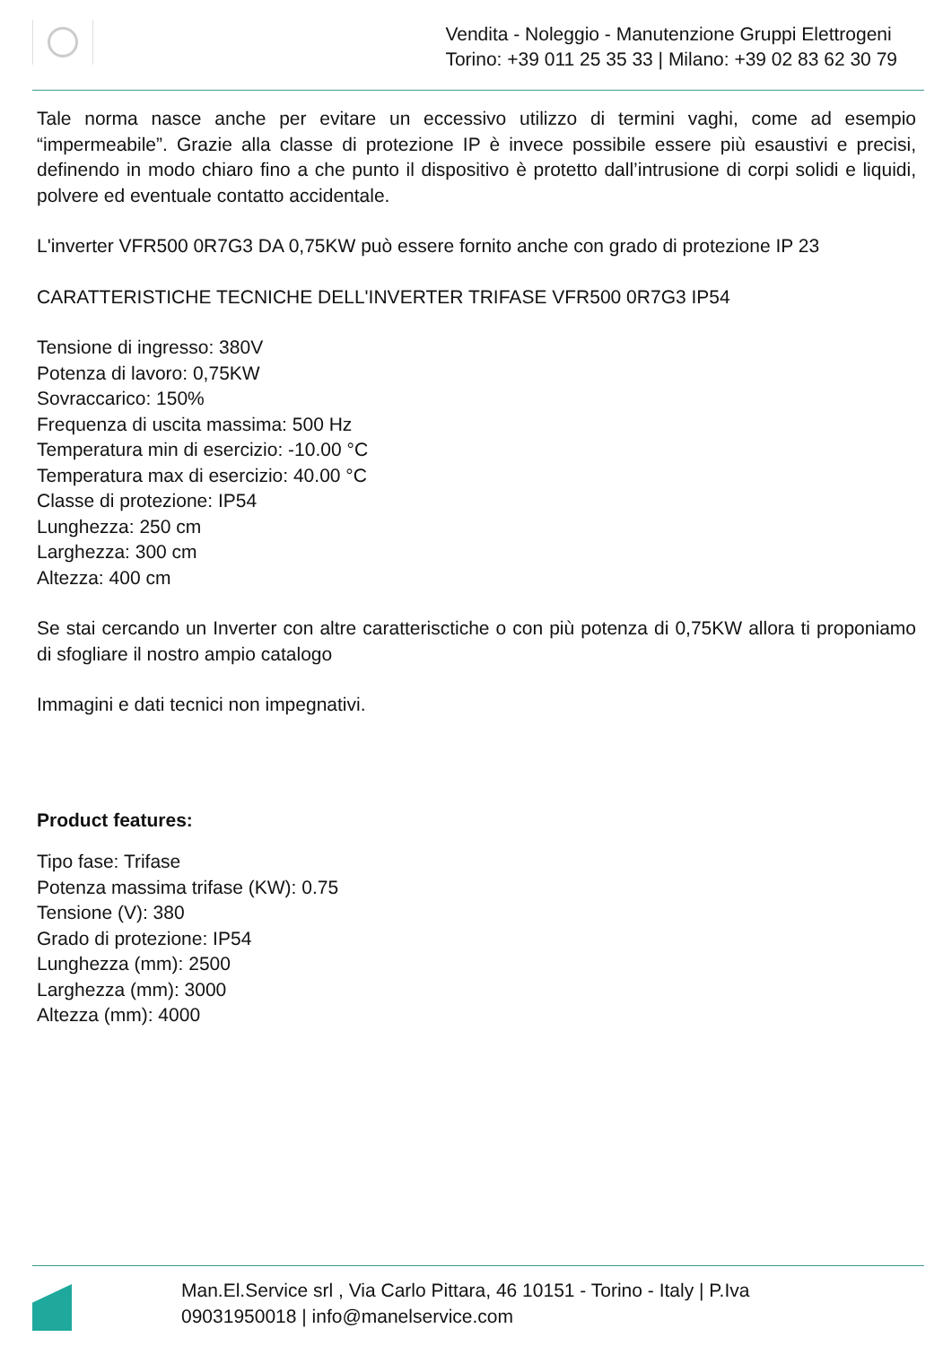Vendita - Noleggio - Manutenzione Gruppi Elettrogeni
Torino: +39 011 25 35 33 | Milano: +39 02 83 62 30 79
Tale norma nasce anche per evitare un eccessivo utilizzo di termini vaghi, come ad esempio “impermeabile”. Grazie alla classe di protezione IP è invece possibile essere più esaustivi e precisi, definendo in modo chiaro fino a che punto il dispositivo è protetto dall’intrusione di corpi solidi e liquidi, polvere ed eventuale contatto accidentale.
L'inverter VFR500 0R7G3 DA 0,75KW può essere fornito anche con grado di protezione IP 23
CARATTERISTICHE TECNICHE DELL'INVERTER TRIFASE VFR500 0R7G3 IP54
Tensione di ingresso: 380V
Potenza di lavoro: 0,75KW
Sovraccarico: 150%
Frequenza di uscita massima: 500 Hz
Temperatura min di esercizio: -10.00 °C
Temperatura max di esercizio: 40.00 °C
Classe di protezione: IP54
Lunghezza: 250 cm
Larghezza: 300 cm
Altezza: 400 cm
Se stai cercando un Inverter con altre caratterisctiche o con più potenza di 0,75KW allora ti proponiamo di sfogliare il nostro ampio catalogo
Immagini e dati tecnici non impegnativi.
Product features:
Tipo fase: Trifase
Potenza massima trifase (KW): 0.75
Tensione (V): 380
Grado di protezione: IP54
Lunghezza (mm): 2500
Larghezza (mm): 3000
Altezza (mm): 4000
Man.El.Service srl , Via Carlo Pittara, 46 10151 - Torino - Italy | P.Iva 09031950018 | info@manelservice.com